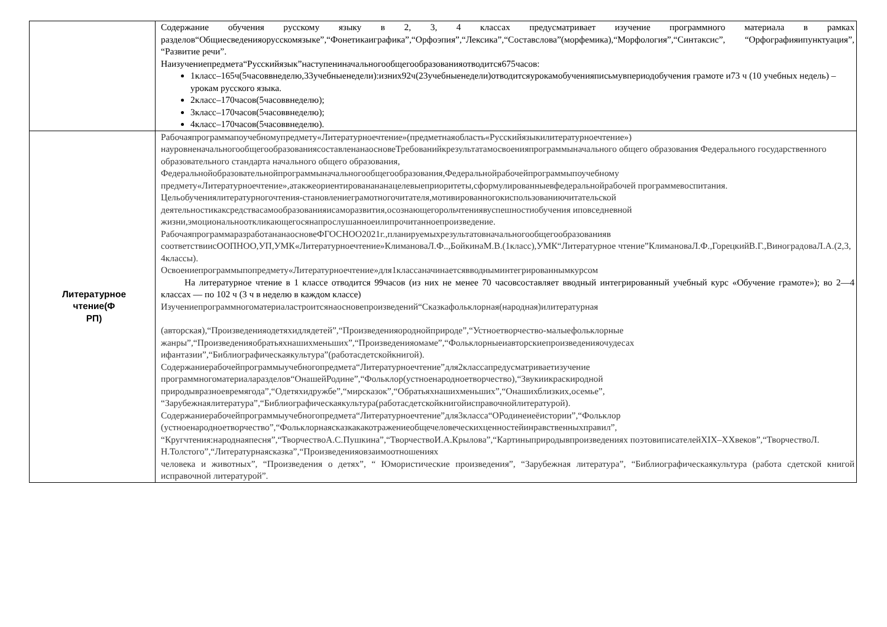| | Содержание обучения русскому языку в 2, 3, 4 классах предусматривает изучение программного материала в рамках разделов“Общиесведенияорусскомязыке”,“Фонетикаиграфика”,“Орфоэпия”,“Лексика”,“Составслова”(морфемика),“Морфология”,“Синтаксис”, “Орфографияипунктуация”, “Развитие речи”. Наизучениепредмета“Русскийязык”наступениначальногообщегообразованияотводится675часов: 1класс–165ч(5часоввнеделю,33учебныенедели):изних92ч(23учебныенедели)отводитсяурокамобученияписьмувпериодобучения грамоте и73 ч (10 учебных недель) –урокам русского языка. 2класс–170часов(5часоввнеделю); 3класс–170часов(5часоввнеделю); 4класс–170часов(5часоввнеделю). |
| Литературное чтение(Ф РП) | Рабочаяпрограммапоучебномупредмету«Литературноечтение»(предметнаяобласть«Русскийязыкилитературноечтение») науровненачальногообщегообразованиясоставленанаосновеТребованийкрезультатамосвоенияпрограммыначального общего образования Федерального государственного образовательного стандарта начального общего образования, Федеральнойобразовательнойпрограммыначальногообщегообразования,Федеральнойрабочейпрограммыпоучебному предмету«Литературноечтение»,атакжеориентированананацелевыеприоритеты,сформулированныевфедеральнойрабочей программевоспитания. Цельобучениялитературногочтения-становлениеграмотногочитателя,мотивированногокиспользованиючитательской деятельностикаксредствасамообразованияисаморазвития,осознающегорольчтениявуспешностиобучения иповседневной жизни,эмоциональнооткликающегосянапрослушанноеилипрочитанноепроизведение. РабочаяпрограммаразработананаосновеФГОСНОО2021г.,планируемыхрезультатовначальногообщегообразованияв соответствиисООПНОО,УП,УМК«Литературноечтение»КлимановаЛ.Ф..,БойкинаМ.В.(1класс),УМК“Литературное чтение”КлимановаЛ.Ф.,ГорецкийВ.Г.,ВиноградоваЛ.А.(2,3, 4классы). Освоениепрограммыпопредмету«Литературноечтение»для1классаначинаетсявводныминтегрированнымкурсом На литературное чтение в 1 классе отводится 99часов (из них не менее 70 часовсоставляет вводный интегрированный учебный курс «Обучение грамоте»); во 2—4 классах — по 102 ч (3 ч в неделю в каждом классе) Изучениепрограммногоматериаластроитсянаосновепроизведений“Сказкафольклорная(народная)илитературная (авторская),“Произведенияодетяхидлядетей”,“Произведенияороднойприроде”,“Устноетворчество-малыефольклорные жанры”,“Произведенияобратьяхнашихменьших”,“Произведенияомаме”,“Фольклорныеиавторскиепроизведенияочудесах ифантазии”,“Библиографическаякультура”(работасдетскойкнигой). Содержаниерабочейпрограммыучебногопредмета“Литературноечтение”для2классапредусматриваетизучение программногоматериаларазделов“ОнашейРодине”,“Фольклор(устноенародноетворчество),“Звукиикраскиродной природывразноевремягода”,“Одетяхидружбе”,“мирсказок”,“Обратьяхнашихменьших”,“Онашихблизких,осемье”, “Зарубежнаялитература”,“Библиографическаякультура(работасдетскойкнигойисправочнойлитературой). Содержаниерабочейпрограммыучебногопредмета“Литературноечтение”для3класса“ОРодинеиеёистории”,“Фольклор (устноенародноетворчество”,“Фольклорнаясказкакакотражениеобщечеловеческихценностейинравственныхправил”, “Кругчтения:народнаяпесня”,“ТворчествоА.С.Пушкина”,“ТворчествоИ.А.Крылова”,“Картиныприродывпроизведениях поэтовиписателейXIX–XXвеков”,“ТворчествоЛ. Н.Толстого”,“Литературнаясказка”,“Произведенияовзаимоотношениях человека и животных”, “Произведения о детях”, “ Юмористические произведения”, “Зарубежная литература”, “Библиографическаякультура (работа сдетской книгой исправочной литературой”. |